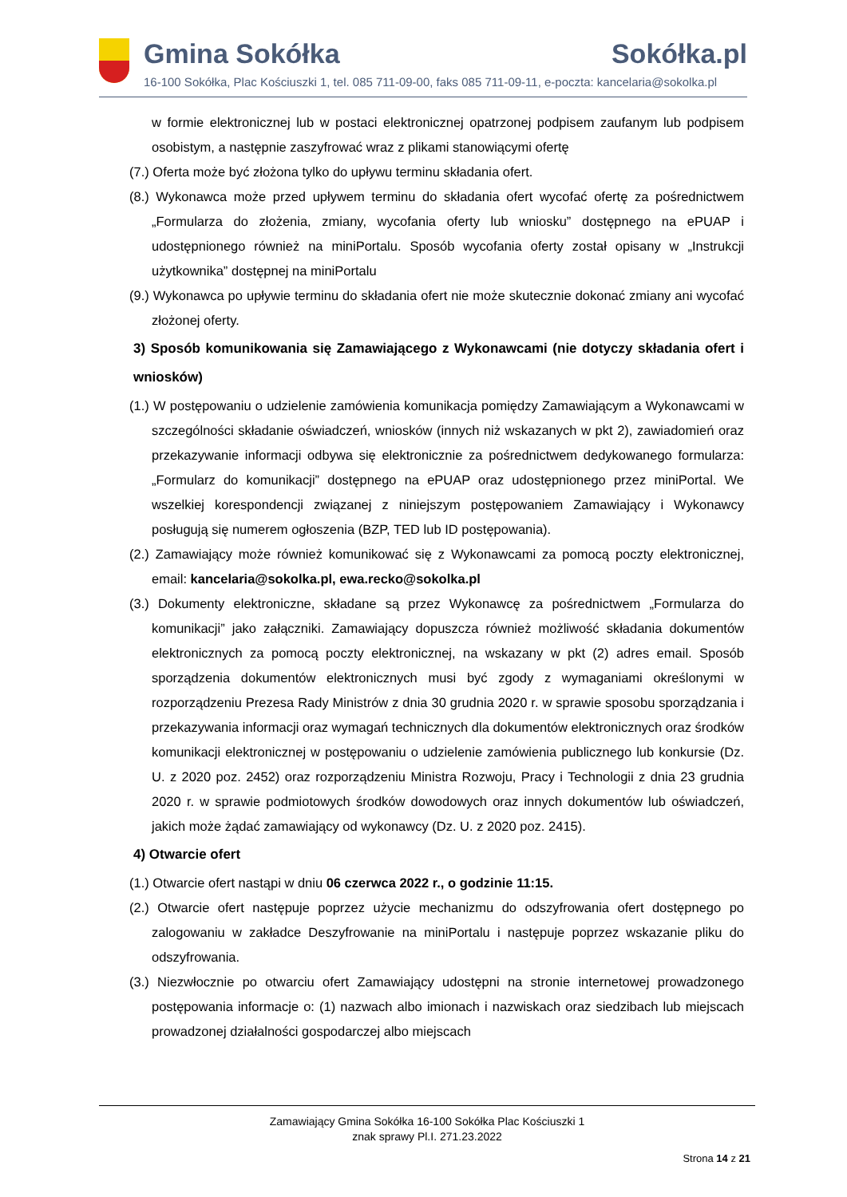Gmina Sokółka Sokółka.pl
16-100 Sokółka, Plac Kościuszki 1, tel. 085 711-09-00, faks 085 711-09-11, e-poczta: kancelaria@sokolka.pl
w formie elektronicznej lub w postaci elektronicznej opatrzonej podpisem zaufanym lub podpisem osobistym, a następnie zaszyfrować wraz z plikami stanowiącymi ofertę
(7.) Oferta może być złożona tylko do upływu terminu składania ofert.
(8.) Wykonawca może przed upływem terminu do składania ofert wycofać ofertę za pośrednictwem „Formularza do złożenia, zmiany, wycofania oferty lub wniosku” dostępnego na ePUAP i udostępnionego również na miniPortalu. Sposób wycofania oferty został opisany w „Instrukcji użytkownika” dostępnej na miniPortalu
(9.) Wykonawca po upływie terminu do składania ofert nie może skutecznie dokonać zmiany ani wycofać złożonej oferty.
3) Sposób komunikowania się Zamawiającego z Wykonawcami (nie dotyczy składania ofert i wniosków)
(1.) W postępowaniu o udzielenie zamówienia komunikacja pomiędzy Zamawiającym a Wykonawcami w szczególności składanie oświadczeń, wniosków (innych niż wskazanych w pkt 2), zawiadomień oraz przekazywanie informacji odbywa się elektronicznie za pośrednictwem dedykowanego formularza: „Formularz do komunikacji” dostępnego na ePUAP oraz udostępnionego przez miniPortal. We wszelkiej korespondencji związanej z niniejszym postępowaniem Zamawiający i Wykonawcy posługują się numerem ogłoszenia (BZP, TED lub ID postępowania).
(2.) Zamawiający może również komunikować się z Wykonawcami za pomocą poczty elektronicznej, email: kancelaria@sokolka.pl, ewa.recko@sokolka.pl
(3.) Dokumenty elektroniczne, składane są przez Wykonawcę za pośrednictwem „Formularza do komunikacji” jako załączniki. Zamawiający dopuszcza również możliwość składania dokumentów elektronicznych za pomocą poczty elektronicznej, na wskazany w pkt (2) adres email. Sposób sporządzenia dokumentów elektronicznych musi być zgody z wymaganiami określonymi w rozporządzeniu Prezesa Rady Ministrów z dnia 30 grudnia 2020 r. w sprawie sposobu sporządzania i przekazywania informacji oraz wymagań technicznych dla dokumentów elektronicznych oraz środków komunikacji elektronicznej w postępowaniu o udzielenie zamówienia publicznego lub konkursie (Dz. U. z 2020 poz. 2452) oraz rozporządzeniu Ministra Rozwoju, Pracy i Technologii z dnia 23 grudnia 2020 r. w sprawie podmiotowych środków dowodowych oraz innych dokumentów lub oświadczeń, jakich może żądać zamawiający od wykonawcy (Dz. U. z 2020 poz. 2415).
4) Otwarcie ofert
(1.) Otwarcie ofert nastąpi w dniu 06 czerwca 2022 r., o godzinie 11:15.
(2.) Otwarcie ofert następuje poprzez użycie mechanizmu do odszyfrowania ofert dostępnego po zalogowaniu w zakładce Deszyfrowanie na miniPortalu i następuje poprzez wskazanie pliku do odszyfrowania.
(3.) Niezwłocznie po otwarciu ofert Zamawiający udostępni na stronie internetowej prowadzonego postępowania informacje o: (1) nazwach albo imionach i nazwiskach oraz siedzibach lub miejscach prowadzonej działalności gospodarczej albo miejscach
Zamawiający Gmina Sokółka 16-100 Sokółka Plac Kościuszki 1
znak sprawy Pl.I. 271.23.2022
Strona 14 z 21